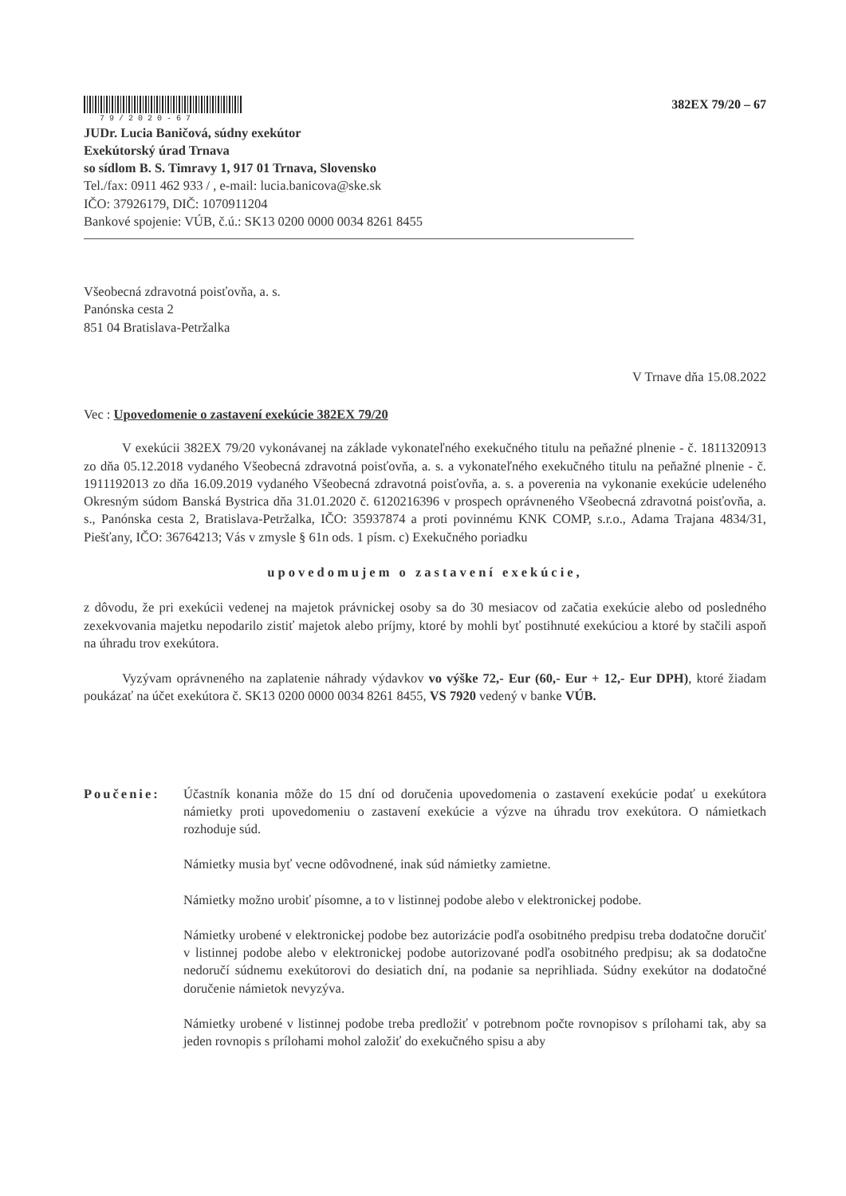79/2020-67
382EX 79/20 – 67
JUDr. Lucia Baničová, súdny exekútor
Exekútorský úrad Trnava
so sídlom B. S. Timravy 1, 917 01 Trnava, Slovensko
Tel./fax: 0911 462 933 / , e-mail: lucia.banicova@ske.sk
IČO: 37926179, DIČ: 1070911204
Bankové spojenie: VÚB, č.ú.: SK13 0200 0000 0034 8261 8455
Všeobecná zdravotná poisťovňa, a. s.
Panónska cesta 2
851 04 Bratislava-Petržalka
V Trnave dňa 15.08.2022
Vec : Upovedomenie o zastavení exekúcie 382EX 79/20
V exekúcii 382EX 79/20 vykonávanej na základe vykonateľného exekučného titulu na peňažné plnenie - č. 1811320913 zo dňa 05.12.2018 vydaného Všeobecná zdravotná poisťovňa, a. s. a vykonateľného exekučného titulu na peňažné plnenie - č. 1911192013 zo dňa 16.09.2019 vydaného Všeobecná zdravotná poisťovňa, a. s. a poverenia na vykonanie exekúcie udeleného Okresným súdom Banská Bystrica dňa 31.01.2020 č. 6120216396 v prospech oprávneného Všeobecná zdravotná poisťovňa, a. s., Panónska cesta 2, Bratislava-Petržalka, IČO: 35937874 a proti povinnému KNK COMP, s.r.o., Adama Trajana 4834/31, Piešťany, IČO: 36764213; Vás v zmysle § 61n ods. 1 písm. c) Exekučného poriadku
upovedomujem o zastavení exekúcie,
z dôvodu, že pri exekúcii vedenej na majetok právnickej osoby sa do 30 mesiacov od začatia exekúcie alebo od posledného zexekvovania majetku nepodarilo zistiť majetok alebo príjmy, ktoré by mohli byť postihnuté exekúciou a ktoré by stačili aspoň na úhradu trov exekútora.
Vyzývam oprávneného na zaplatenie náhrady výdavkov vo výške 72,- Eur (60,- Eur + 12,- Eur DPH), ktoré žiadam poukázať na účet exekútora č. SK13 0200 0000 0034 8261 8455, VS 7920 vedený v banke VÚB.
Poučenie: Účastník konania môže do 15 dní od doručenia upovedomenia o zastavení exekúcie podať u exekútora námietky proti upovedomeniu o zastavení exekúcie a výzve na úhradu trov exekútora. O námietkach rozhoduje súd.
Námietky musia byť vecne odôvodnené, inak súd námietky zamietne.
Námietky možno urobiť písomne, a to v listinnej podobe alebo v elektronickej podobe.
Námietky urobené v elektronickej podobe bez autorizácie podľa osobitného predpisu treba dodatočne doručiť v listinnej podobe alebo v elektronickej podobe autorizované podľa osobitného predpisu; ak sa dodatočne nedoručí súdnemu exekútorovi do desiatich dní, na podanie sa neprihliada. Súdny exekútor na dodatočné doručenie námietok nevyzýva.
Námietky urobené v listinnej podobe treba predložiť v potrebnom počte rovnopisov s prílohami tak, aby sa jeden rovnopis s prílohami mohol založiť do exekučného spisu a aby